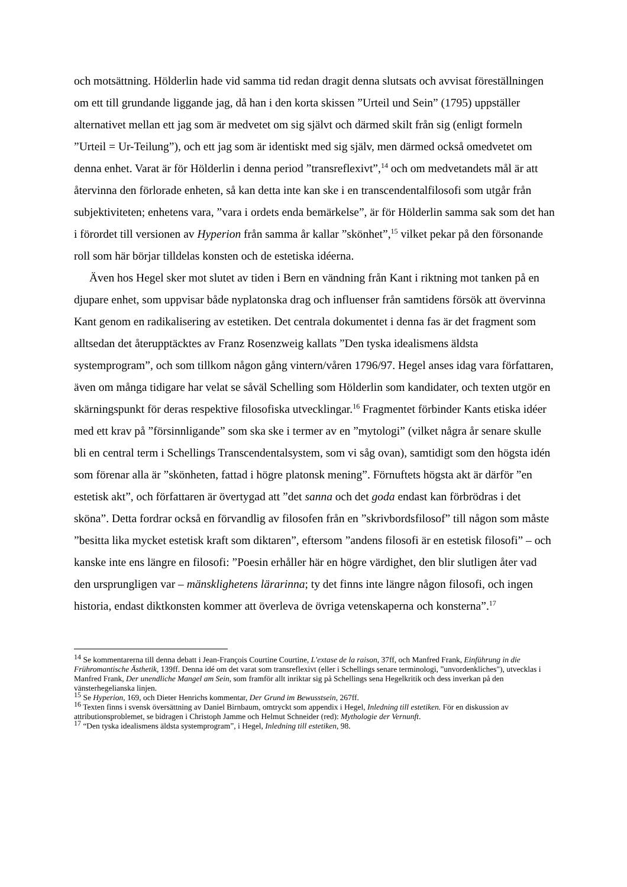och motsättning. Hölderlin hade vid samma tid redan dragit denna slutsats och avvisat föreställningen om ett till grundande liggande jag, då han i den korta skissen ”Urteil und Sein” (1795) uppställer alternativet mellan ett jag som är medvetet om sig självt och därmed skilt från sig (enligt formeln ”Urteil = Ur-Teilung”), och ett jag som är identiskt med sig själv, men därmed också omedvetet om denna enhet. Varat är för Hölderlin i denna period ”transreflexivt”,<sup>14</sup> och om medvetandets mål är att återvinna den förlorade enheten, så kan detta inte kan ske i en transcendentalfilosofi som utgår från subjektiviteten; enhetens vara, ”vara i ordets enda bemärkelse”, är för Hölderlin samma sak som det han i förordet till versionen av Hyperion från samma år kallar ”skönhet”,<sup>15</sup> vilket pekar på den försonande roll som här börjar tilldelas konsten och de estetiska idéerna.
Även hos Hegel sker mot slutet av tiden i Bern en vändning från Kant i riktning mot tanken på en djupare enhet, som uppvisar både nyplatonska drag och influenser från samtidens försök att övervinna Kant genom en radikalisering av estetiken. Det centrala dokumentet i denna fas är det fragment som alltsedan det återupptäcktes av Franz Rosenzweig kallats ”Den tyska idealismens äldsta systemprogram”, och som tillkom någon gång vintern/våren 1796/97. Hegel anses idag vara författaren, även om många tidigare har velat se såväl Schelling som Hölderlin som kandidater, och texten utgör en skärningspunkt för deras respektive filosofiska utvecklingar.<sup>16</sup> Fragmentet förbinder Kants etiska idéer med ett krav på ”försinnligande” som ska ske i termer av en ”mytologi” (vilket några år senare skulle bli en central term i Schellings Transcendentalsystem, som vi såg ovan), samtidigt som den högsta idén som förenar alla är ”skönheten, fattad i högre platonsk mening”. Förnuftets högsta akt är därför ”en estetisk akt”, och författaren är övertygad att ”det sanna och det goda endast kan förbrödras i det sköna”. Detta fordrar också en förvandlig av filosofen från en ”skrivbordsfilosof” till någon som måste ”besitta lika mycket estetisk kraft som diktaren”, eftersom ”andens filosofi är en estetisk filosofi” – och kanske inte ens längre en filosofi: ”Poesin erhåller här en högre värdighet, den blir slutligen åter vad den ursprungligen var – mänsklighetens lärarinna; ty det finns inte längre någon filosofi, och ingen historia, endast diktkonsten kommer att överleva de övriga vetenskaperna och konsterna”.<sup>17</sup>
<sup>14</sup> Se kommentarerna till denna debatt i Jean-François Courtine Courtine, L'extase de la raison, 37ff, och Manfred Frank, Einführung in die Frühromantische Ästhetik, 139ff. Denna idé om det varat som transreflexivt (eller i Schellings senare terminologi, ”unvordenkliches"), utvecklas i Manfred Frank, Der unendliche Mangel am Sein, som framför allt inriktar sig på Schellings sena Hegelkritik och dess inverkan på den vänsterhegelianska linjen.
<sup>15</sup> Se Hyperion, 169, och Dieter Henrichs kommentar, Der Grund im Bewusstsein, 267ff.
<sup>16</sup> Texten finns i svensk översättning av Daniel Birnbaum, omtryckt som appendix i Hegel, Inledning till estetiken. För en diskussion av attributionsproblemet, se bidragen i Christoph Jamme och Helmut Schneider (red): Mythologie der Vernunft.
<sup>17</sup> “Den tyska idealismens äldsta systemprogram”, i Hegel, Inledning till estetiken, 98.